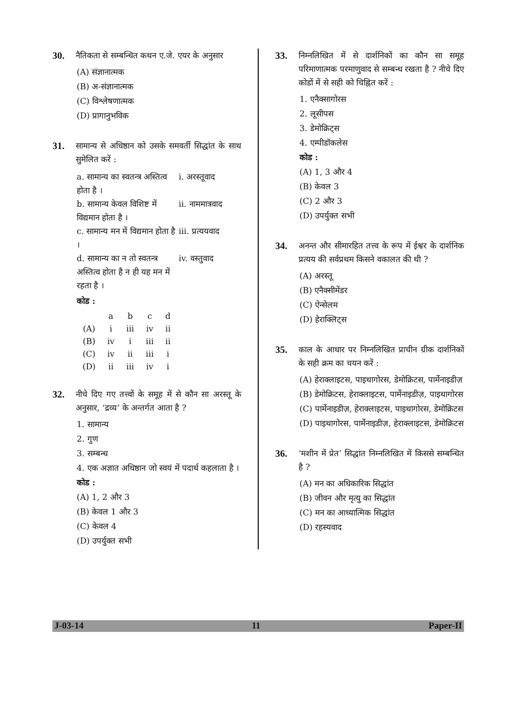30. नैतिकता से सम्बन्धित कथन ए.जे. एयर के अनुसार
(A) संज्ञानात्मक
(B) अ-संज्ञानात्मक
(C) विश्लेषणात्मक
(D) प्रागानुभविक
31. सामान्य से अधिष्ठान को उसके समवर्ती सिद्धांत के साथ सुमेलित करें :
a. सामान्य का स्वतन्त्र अस्तित्व होता है । i. अरस्तूवाद
b. सामान्य केवल विशिष्ट में विद्यमान होता है । ii. नाममात्रवाद
c. सामान्य मन में विद्यमान होता है । iii. प्रत्ययवाद
d. सामान्य का न तो स्वतन्त्र अस्तित्व होता है न ही यह मन में रहता है । iv. वस्तुवाद
कोड :
| | a | b | c | d |
| (A) | i | iii | iv | ii |
| (B) | iv | i | iii | ii |
| (C) | iv | ii | iii | i |
| (D) | ii | iii | iv | i |
32. नीचे दिए गए तत्त्वों के समूह में से कौन सा अरस्तू के अनुसार, ‘द्रव्य’ के अन्तर्गत आता है ?
1. सामान्य
2. गुण
3. सम्बन्ध
4. एक अज्ञात अधिष्ठान जो स्वयं में पदार्थ कहलाता है ।
कोड :
(A) 1, 2 और 3
(B) केवल 1 और 3
(C) केवल 4
(D) उपर्युक्त सभी
33. निम्नलिखित में से दार्शनिकों का कौन सा समूह परिमाणात्मक परमाणुवाद से सम्बन्ध रखता है ? नीचे दिए कोडों में से सही को चिह्नित करें :
1. एनैक्सागोरस
2. लूसीपस
3. डेमोक्रिट्स
4. एम्पीडॉकलेस
कोड :
(A) 1, 3 और 4
(B) केवल 3
(C) 2 और 3
(D) उपर्युक्त सभी
34. अनन्त और सीमारहित तत्त्व के रूप में ईश्वर के दार्शनिक प्रत्यय की सर्वप्रथम किसने वकालत की थी ?
(A) अरस्तू
(B) एनैक्सीमेंडर
(C) ऐन्सेलम
(D) हेराक्लिट्स
35. काल के आधार पर निम्नलिखित प्राचीन ग्रीक दार्शनिकों के सही क्रम का चयन करें :
(A) हेराक्लाइटस, पाइथागोरस, डेमोक्रिटस, पार्मेनाइडीज़
(B) डेमोक्रिटस, हेराक्लाइटस, पार्मेनाइडीज़, पाइथागोरस
(C) पार्मेनाइडीज़, हेराक्लाइटस, पाइथागोरस, डेमोक्रिटस
(D) पाइथागोरस, पार्मेनाइडीज़, हेराक्लाइटस, डेमोक्रिटस
36. ‘मशीन में प्रेत’ सिद्धांत निम्नलिखित में किससे सम्बन्धित है ?
(A) मन का अधिकारिक सिद्धांत
(B) जीवन और मृत्यु का सिद्धांत
(C) मन का आध्यात्मिक सिद्धांत
(D) रहस्यवाद
J-03-14 11 Paper-II